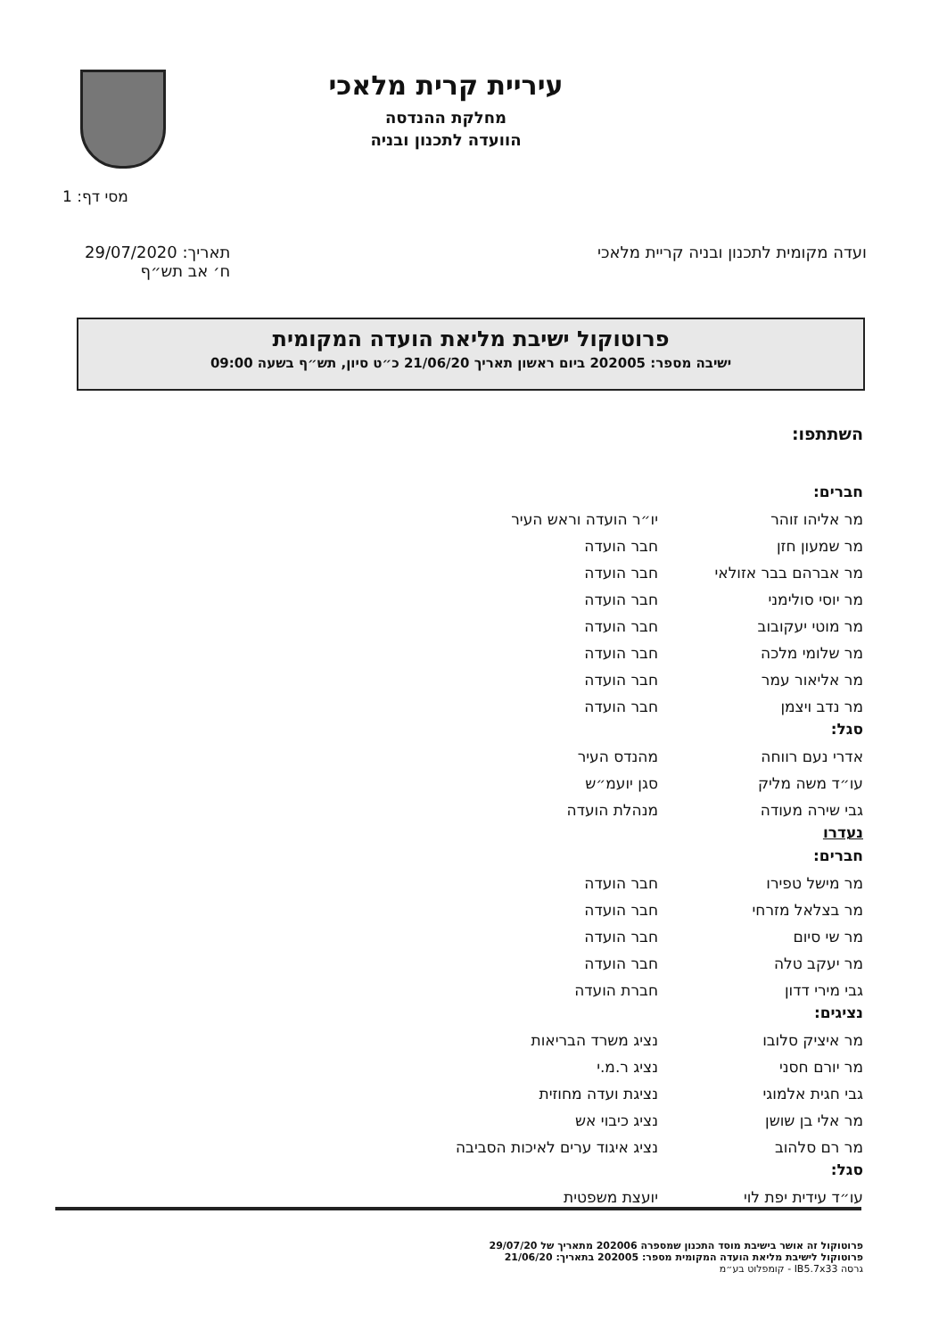עיריית קרית מלאכי
מחלקת ההנדסה
הוועדה לתכנון ובניה
מסי דף: 1
ועדה מקומית לתכנון ובניה קריית מלאכי
תאריך: 29/07/2020
ח׳ אב תש״ף
פרוטוקול ישיבת מליאת הועדה המקומית
ישיבה מספר: 202005 ביום ראשון תאריך 21/06/20 כ״ט סיון, תש״ף בשעה 09:00
השתתפו:
חברים:
מר אליהו זוהר יו״ר הועדה וראש העיר
מר שמעון חזן חבר הועדה
מר אברהם בבר אזולאי חבר הועדה
מר יוסי סולימני חבר הועדה
מר מוטי יעקובוב חבר הועדה
מר שלומי מלכה חבר הועדה
מר אליאור עמר חבר הועדה
מר נדב ויצמן חבר הועדה
סגל:
אדרי נעם רווחה מהנדס העיר
עו״ד משה מליק סגן יועמ״ש
גבי שירה מעודה מנהלת הועדה
נעדרו
חברים:
מר מישל טפירו חבר הועדה
מר בצלאל מזרחי חבר הועדה
מר שי סיום חבר הועדה
מר יעקב טלה חבר הועדה
גבי מירי דדון חברת הועדה
נציגים:
מר איציק סלובו נציג משרד הבריאות
מר יורם חסני נציג ר.מ.י
גבי חגית אלמוגי נציגת ועדה מחוזית
מר אלי בן שושן נציג כיבוי אש
מר רם סלהוב נציג איגוד ערים לאיכות הסביבה
סגל:
עו״ד עידית יפת לוי יועצת משפטית
פרוטוקול זה אושר בישיבת מוסד התכנון שמספרה 202006 מתאריך של 29/07/20
פרוטוקול לישיבת מליאת הועדה המקומית מספר: 202005 בתאריך: 21/06/20
גרסה IB5.7x33 - קומפלוט בע״מ